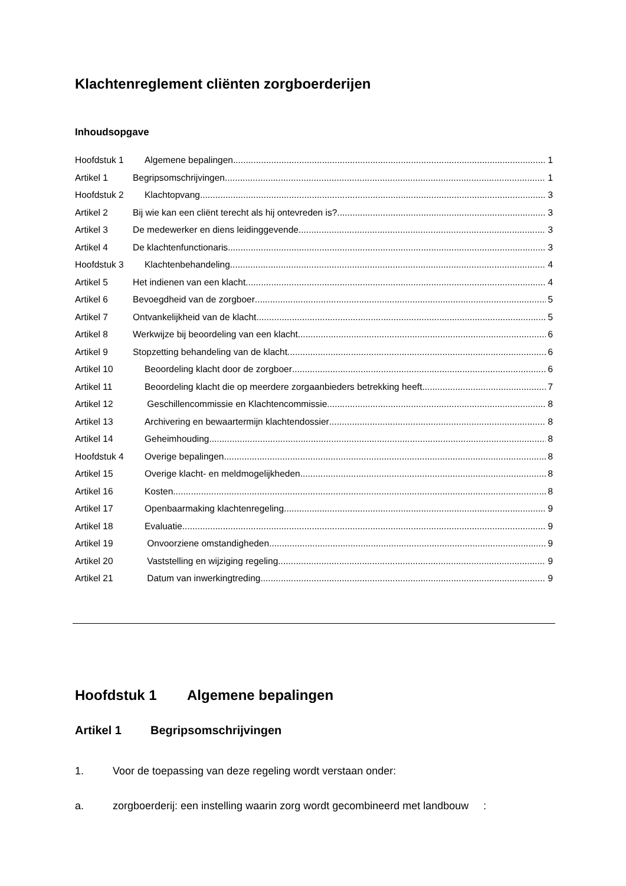Klachtenreglement cliënten zorgboerderijen
Inhoudsopgave
Hoofdstuk 1 Algemene bepalingen 1
Artikel 1 Begripsomschrijvingen 1
Hoofdstuk 2 Klachtopvang 3
Artikel 2 Bij wie kan een cliënt terecht als hij ontevreden is? 3
Artikel 3 De medewerker en diens leidinggevende 3
Artikel 4 De klachtenfunctionaris 3
Hoofdstuk 3 Klachtenbehandeling 4
Artikel 5 Het indienen van een klacht 4
Artikel 6 Bevoegdheid van de zorgboer 5
Artikel 7 Ontvankelijkheid van de klacht 5
Artikel 8 Werkwijze bij beoordeling van een klacht 6
Artikel 9 Stopzetting behandeling van de klacht 6
Artikel 10 Beoordeling klacht door de zorgboer 6
Artikel 11 Beoordeling klacht die op meerdere zorgaanbieders betrekking heeft 7
Artikel 12 Geschillencommissie en Klachtencommissie 8
Artikel 13 Archivering en bewaartermijn klachtendossier 8
Artikel 14 Geheimhouding 8
Hoofdstuk 4 Overige bepalingen 8
Artikel 15 Overige klacht- en meldmogelijkheden 8
Artikel 16 Kosten 8
Artikel 17 Openbaarmaking klachtenregeling 9
Artikel 18 Evaluatie 9
Artikel 19 Onvoorziene omstandigheden 9
Artikel 20 Vaststelling en wijziging regeling 9
Artikel 21 Datum van inwerkingtreding 9
Hoofdstuk 1 Algemene bepalingen
Artikel 1 Begripsomschrijvingen
1. Voor de toepassing van deze regeling wordt verstaan onder:
a. zorgboerderij: een instelling waarin zorg wordt gecombineerd met landbouw :